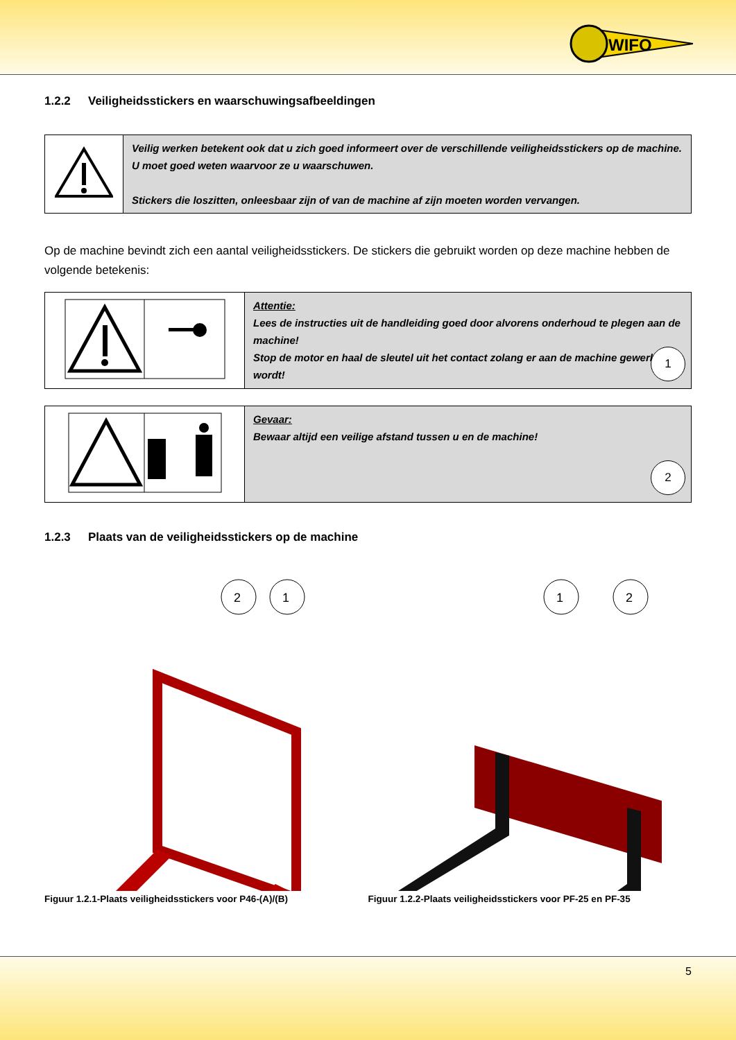WIFO
1.2.2 Veiligheidsstickers en waarschuwingsafbeeldingen
| | Veilig werken betekent ook dat u zich goed informeert over de verschillende veiligheidsstickers op de machine. U moet goed weten waarvoor ze u waarschuwen. Stickers die loszitten, onleesbaar zijn of van de machine af zijn moeten worden vervangen. |
Op de machine bevindt zich een aantal veiligheidsstickers. De stickers die gebruikt worden op deze machine hebben de volgende betekenis:
| | Attentie: Lees de instructies uit de handleiding goed door alvorens onderhoud te plegen aan de machine! Stop de motor en haal de sleutel uit het contact zolang er aan de machine gewerkt wordt! 1 |
| | Gevaar: Bewaar altijd een veilige afstand tussen u en de machine! 2 |
1.2.3 Plaats van de veiligheidsstickers op de machine
2
1
Figuur 1.2.1-Plaats veiligheidsstickers voor P46-(A)/(B)
1
2
Figuur 1.2.2-Plaats veiligheidsstickers voor PF-25 en PF-35
5